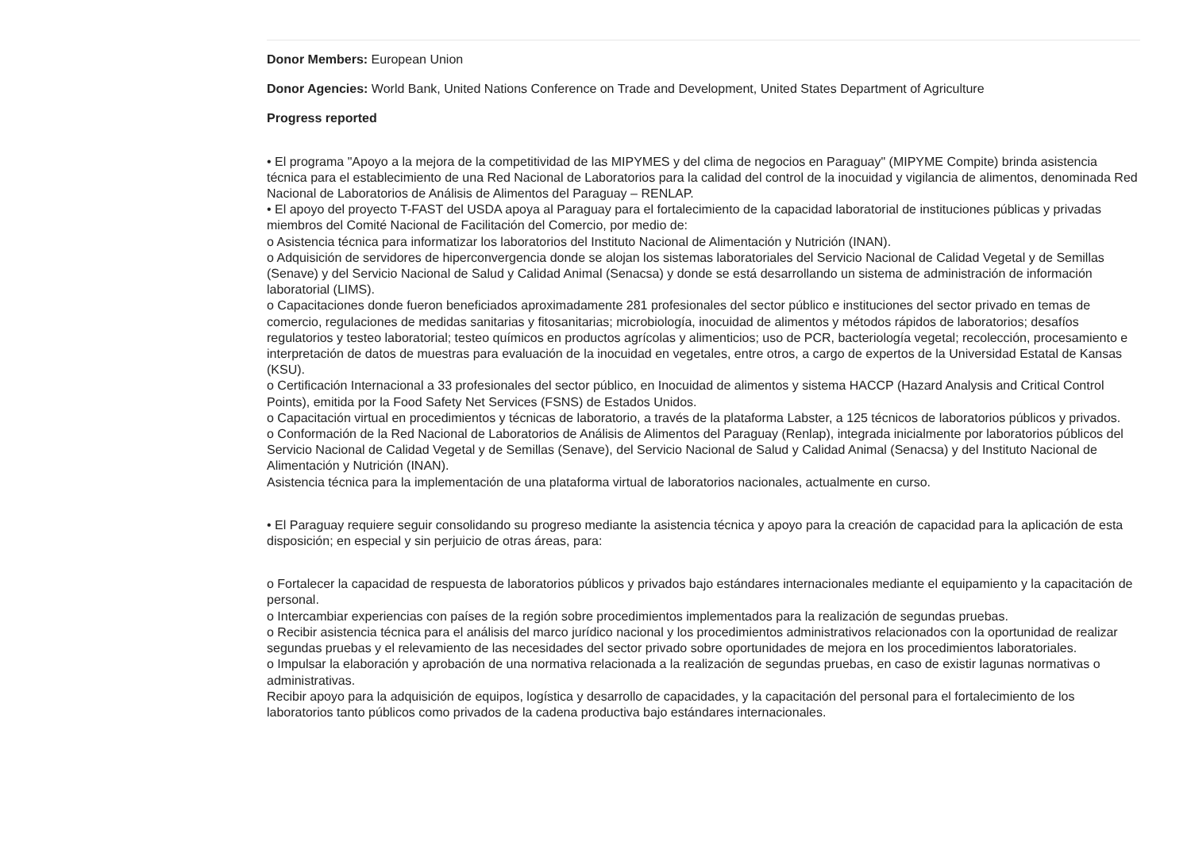Donor Members: European Union
Donor Agencies: World Bank, United Nations Conference on Trade and Development, United States Department of Agriculture
Progress reported
• El programa "Apoyo a la mejora de la competitividad de las MIPYMES y del clima de negocios en Paraguay" (MIPYME Compite) brinda asistencia técnica para el establecimiento de una Red Nacional de Laboratorios para la calidad del control de la inocuidad y vigilancia de alimentos, denominada Red Nacional de Laboratorios de Análisis de Alimentos del Paraguay – RENLAP.
• El apoyo del proyecto T-FAST del USDA apoya al Paraguay para el fortalecimiento de la capacidad laboratorial de instituciones públicas y privadas miembros del Comité Nacional de Facilitación del Comercio, por medio de:
o Asistencia técnica para informatizar los laboratorios del Instituto Nacional de Alimentación y Nutrición (INAN).
o Adquisición de servidores de hiperconvergencia donde se alojan los sistemas laboratoriales del Servicio Nacional de Calidad Vegetal y de Semillas (Senave) y del Servicio Nacional de Salud y Calidad Animal (Senacsa) y donde se está desarrollando un sistema de administración de información laboratorial (LIMS).
o Capacitaciones donde fueron beneficiados aproximadamente 281 profesionales del sector público e instituciones del sector privado en temas de comercio, regulaciones de medidas sanitarias y fitosanitarias; microbiología, inocuidad de alimentos y métodos rápidos de laboratorios; desafíos regulatorios y testeo laboratorial; testeo químicos en productos agrícolas y alimenticios; uso de PCR, bacteriología vegetal; recolección, procesamiento e interpretación de datos de muestras para evaluación de la inocuidad en vegetales, entre otros, a cargo de expertos de la Universidad Estatal de Kansas (KSU).
o Certificación Internacional a 33 profesionales del sector público, en Inocuidad de alimentos y sistema HACCP (Hazard Analysis and Critical Control Points), emitida por la Food Safety Net Services (FSNS) de Estados Unidos.
o Capacitación virtual en procedimientos y técnicas de laboratorio, a través de la plataforma Labster, a 125 técnicos de laboratorios públicos y privados.
o Conformación de la Red Nacional de Laboratorios de Análisis de Alimentos del Paraguay (Renlap), integrada inicialmente por laboratorios públicos del Servicio Nacional de Calidad Vegetal y de Semillas (Senave), del Servicio Nacional de Salud y Calidad Animal (Senacsa) y del Instituto Nacional de Alimentación y Nutrición (INAN).
Asistencia técnica para la implementación de una plataforma virtual de laboratorios nacionales, actualmente en curso.
• El Paraguay requiere seguir consolidando su progreso mediante la asistencia técnica y apoyo para la creación de capacidad para la aplicación de esta disposición; en especial y sin perjuicio de otras áreas, para:
o Fortalecer la capacidad de respuesta de laboratorios públicos y privados bajo estándares internacionales mediante el equipamiento y la capacitación de personal.
o Intercambiar experiencias con países de la región sobre procedimientos implementados para la realización de segundas pruebas.
o Recibir asistencia técnica para el análisis del marco jurídico nacional y los procedimientos administrativos relacionados con la oportunidad de realizar segundas pruebas y el relevamiento de las necesidades del sector privado sobre oportunidades de mejora en los procedimientos laboratoriales.
o Impulsar la elaboración y aprobación de una normativa relacionada a la realización de segundas pruebas, en caso de existir lagunas normativas o administrativas.
Recibir apoyo para la adquisición de equipos, logística y desarrollo de capacidades, y la capacitación del personal para el fortalecimiento de los laboratorios tanto públicos como privados de la cadena productiva bajo estándares internacionales.